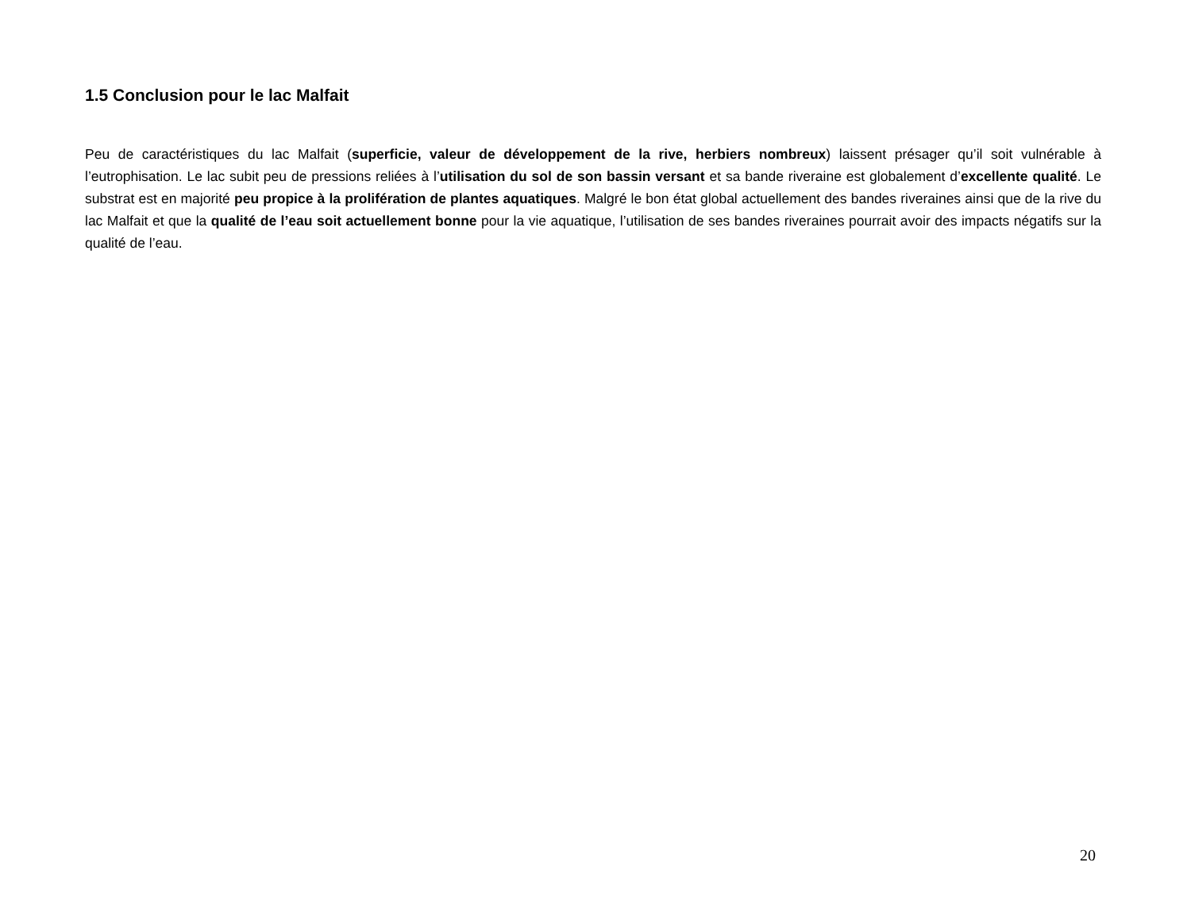1.5 Conclusion pour le lac Malfait
Peu de caractéristiques du lac Malfait (superficie, valeur de développement de la rive, herbiers nombreux) laissent présager qu’il soit vulnérable à l’eutrophisation. Le lac subit peu de pressions reliées à l’utilisation du sol de son bassin versant et sa bande riveraine est globalement d’excellente qualité. Le substrat est en majorité peu propice à la prolifération de plantes aquatiques. Malgré le bon état global actuellement des bandes riveraines ainsi que de la rive du lac Malfait et que la qualité de l’eau soit actuellement bonne pour la vie aquatique, l’utilisation de ses bandes riveraines pourrait avoir des impacts négatifs sur la qualité de l’eau.
20